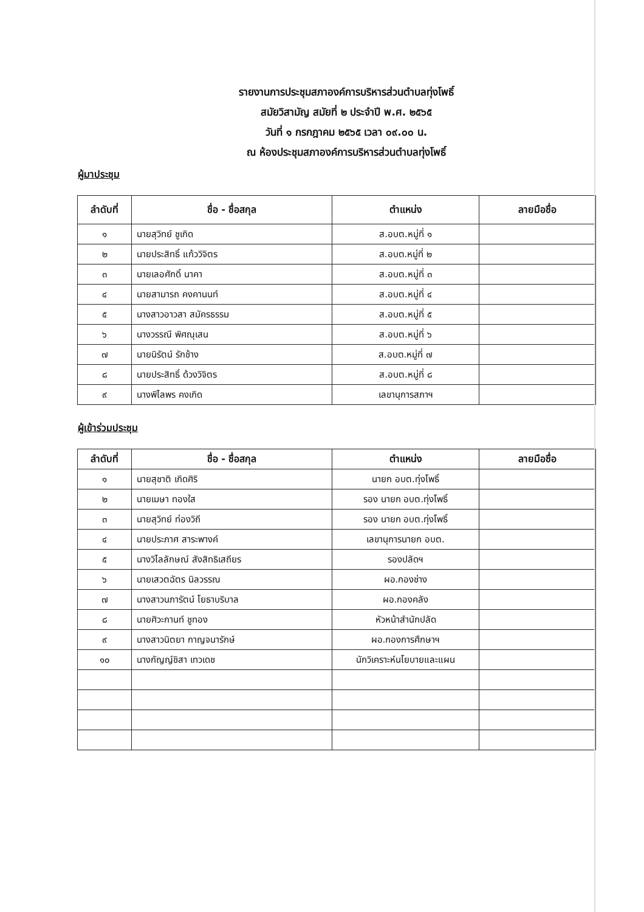รายงานการประชุมสภาองค์การบริหารส่วนตำบลทุ่งโพธิ์
สมัยวิสามัญ สมัยที่ ๒ ประจำปี พ.ศ. ๒๕๖๕
วันที่ ๑ กรกฎาคม ๒๕๖๕ เวลา ๐๙.๐๐ น.
ณ ห้องประชุมสภาองค์การบริหารส่วนตำบลทุ่งโพธิ์
ผู้มาประชุม
| ลำดับที่ | ชื่อ - ชื่อสกุล | ตำแหน่ง | ลายมือชื่อ |
| --- | --- | --- | --- |
| ๑ | นายสุวิทย์ ชูเกิด | ส.อบต.หมู่ที่ ๑ | |
| ๒ | นายประสิทธิ์ แก้ววิจิตร | ส.อบต.หมู่ที่ ๒ | |
| ๓ | นายเลอศักดิ์ นาคา | ส.อบต.หมู่ที่ ๓ | |
| ๔ | นายสามารถ คงคานนท์ | ส.อบต.หมู่ที่ ๔ | |
| ๕ | นางสาวอาวสา สมัครธรรม | ส.อบต.หมู่ที่ ๕ | |
| ๖ | นางวรรณี พิศณุเสน | ส.อบต.หมู่ที่ ๖ | |
| ๗ | นายนิรัตน์ รักช้าง | ส.อบต.หมู่ที่ ๗ | |
| ๘ | นายประสิทธิ์ ด้วงวิจิตร | ส.อบต.หมู่ที่ ๘ | |
| ๙ | นางพิไลพร คงเกิด | เลขานุการสภาฯ | |
ผู้เข้าร่วมประชุม
| ลำดับที่ | ชื่อ - ชื่อสกุล | ตำแหน่ง | ลายมือชื่อ |
| --- | --- | --- | --- |
| ๑ | นายสุชาติ เกิดศิริ | นายก อบต.ทุ่งโพธิ์ | |
| ๒ | นายเมษา ทองใส | รอง นายก อบต.ทุ่งโพธิ์ | |
| ๓ | นายสุวิทย์ ท่องวิถี | รอง นายก อบต.ทุ่งโพธิ์ | |
| ๔ | นายประภาศ สาระพางค์ | เลขานุการนายก อบต. | |
| ๕ | นางวิไลลักษณ์ สังสิทธิเสถียร | รองปลัดฯ | |
| ๖ | นายเสวตฉัตร นิลวรรณ | ผอ.กองช่าง | |
| ๗ | นางสาวนภารัตน์ โยธาบริบาล | ผอ.กองคลัง | |
| ๘ | นายศิวะกานท์ ชูทอง | หัวหน้าสำนักปลัด | |
| ๙ | นางสาวนิตยา กาญจนารักษ์ | ผอ.กองการศึกษาฯ | |
| ๑๐ | นางกัญญ์ชิสา เทวเดช | นักวิเคราะห์นโยบายและแผน | |